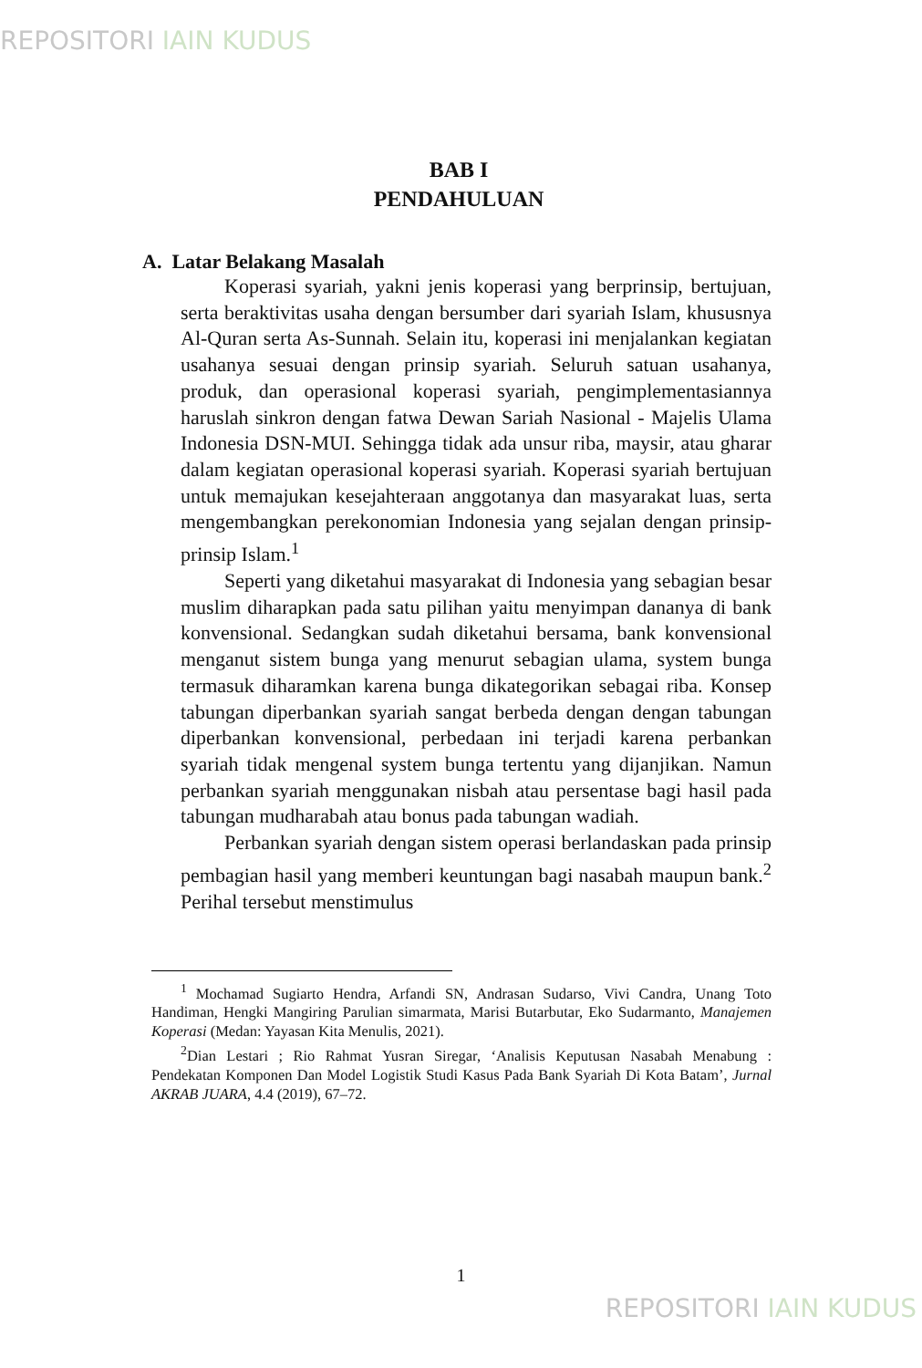REPOSITORI IAIN KUDUS
BAB I
PENDAHULUAN
A. Latar Belakang Masalah
Koperasi syariah, yakni jenis koperasi yang berprinsip, bertujuan, serta beraktivitas usaha dengan bersumber dari syariah Islam, khususnya Al-Quran serta As-Sunnah. Selain itu, koperasi ini menjalankan kegiatan usahanya sesuai dengan prinsip syariah. Seluruh satuan usahanya, produk, dan operasional koperasi syariah, pengimplementasiannya haruslah sinkron dengan fatwa Dewan Sariah Nasional - Majelis Ulama Indonesia DSN-MUI. Sehingga tidak ada unsur riba, maysir, atau gharar dalam kegiatan operasional koperasi syariah. Koperasi syariah bertujuan untuk memajukan kesejahteraan anggotanya dan masyarakat luas, serta mengembangkan perekonomian Indonesia yang sejalan dengan prinsip-prinsip Islam.<sup>1</sup>
Seperti yang diketahui masyarakat di Indonesia yang sebagian besar muslim diharapkan pada satu pilihan yaitu menyimpan dananya di bank konvensional. Sedangkan sudah diketahui bersama, bank konvensional menganut sistem bunga yang menurut sebagian ulama, system bunga termasuk diharamkan karena bunga dikategorikan sebagai riba. Konsep tabungan diperbankan syariah sangat berbeda dengan dengan tabungan diperbankan konvensional, perbedaan ini terjadi karena perbankan syariah tidak mengenal system bunga tertentu yang dijanjikan. Namun perbankan syariah menggunakan nisbah atau persentase bagi hasil pada tabungan mudharabah atau bonus pada tabungan wadiah.
Perbankan syariah dengan sistem operasi berlandaskan pada prinsip pembagian hasil yang memberi keuntungan bagi nasabah maupun bank.<sup>2</sup> Perihal tersebut menstimulus
<sup>1</sup> Mochamad Sugiarto Hendra, Arfandi SN, Andrasan Sudarso, Vivi Candra, Unang Toto Handiman, Hengki Mangiring Parulian simarmata, Marisi Butarbutar, Eko Sudarmanto, Manajemen Koperasi (Medan: Yayasan Kita Menulis, 2021).
<sup>2</sup> Dian Lestari ; Rio Rahmat Yusran Siregar, ‘Analisis Keputusan Nasabah Menabung : Pendekatan Komponen Dan Model Logistik Studi Kasus Pada Bank Syariah Di Kota Batam’, Jurnal AKRAB JUARA, 4.4 (2019), 67–72.
1
REPOSITORI IAIN KUDUS